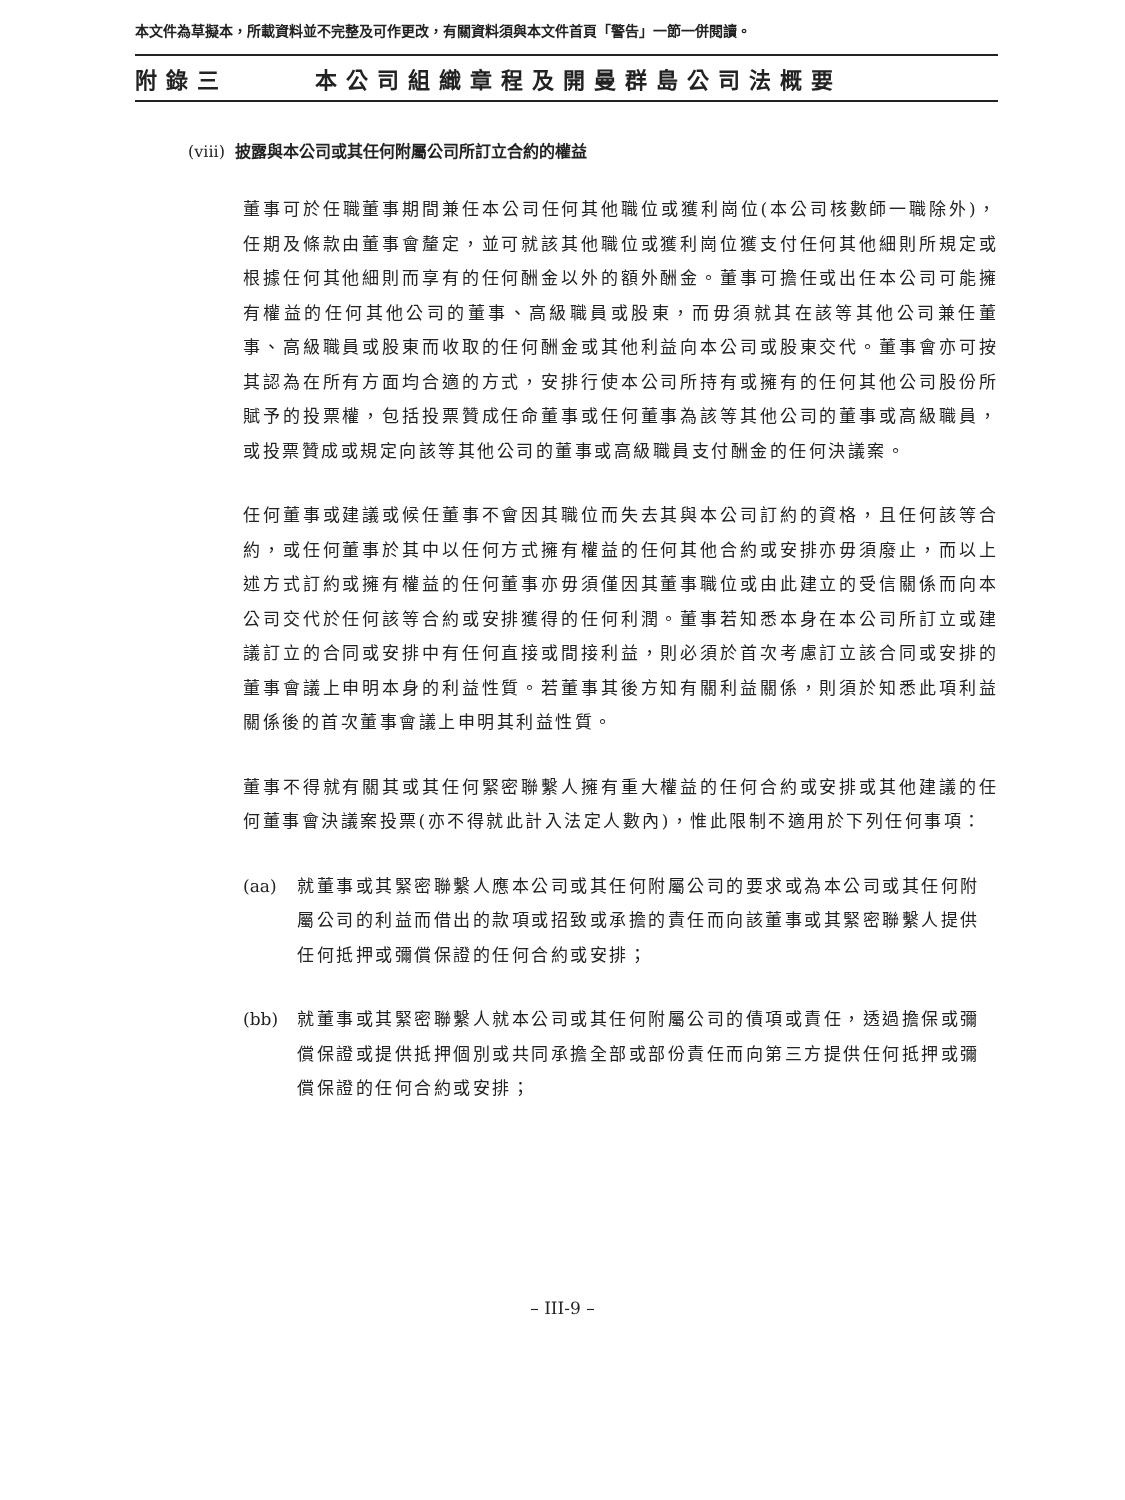本文件為草擬本，所載資料並不完整及可作更改，有關資料須與本文件首頁「警告」一節一併閱讀。
附錄三 本公司組織章程及開曼群島公司法概要
(viii) 披露與本公司或其任何附屬公司所訂立合約的權益
董事可於任職董事期間兼任本公司任何其他職位或獲利崗位(本公司核數師一職除外)，任期及條款由董事會釐定，並可就該其他職位或獲利崗位獲支付任何其他細則所規定或根據任何其他細則而享有的任何酬金以外的額外酬金。董事可擔任或出任本公司可能擁有權益的任何其他公司的董事、高級職員或股東，而毋須就其在該等其他公司兼任董事、高級職員或股東而收取的任何酬金或其他利益向本公司或股東交代。董事會亦可按其認為在所有方面均合適的方式，安排行使本公司所持有或擁有的任何其他公司股份所賦予的投票權，包括投票贊成任命董事或任何董事為該等其他公司的董事或高級職員，或投票贊成或規定向該等其他公司的董事或高級職員支付酬金的任何決議案。
任何董事或建議或候任董事不會因其職位而失去其與本公司訂約的資格，且任何該等合約，或任何董事於其中以任何方式擁有權益的任何其他合約或安排亦毋須廢止，而以上述方式訂約或擁有權益的任何董事亦毋須僅因其董事職位或由此建立的受信關係而向本公司交代於任何該等合約或安排獲得的任何利潤。董事若知悉本身在本公司所訂立或建議訂立的合同或安排中有任何直接或間接利益，則必須於首次考慮訂立該合同或安排的董事會議上申明本身的利益性質。若董事其後方知有關利益關係，則須於知悉此項利益關係後的首次董事會議上申明其利益性質。
董事不得就有關其或其任何緊密聯繫人擁有重大權益的任何合約或安排或其他建議的任何董事會決議案投票(亦不得就此計入法定人數內)，惟此限制不適用於下列任何事項：
(aa) 就董事或其緊密聯繫人應本公司或其任何附屬公司的要求或為本公司或其任何附屬公司的利益而借出的款項或招致或承擔的責任而向該董事或其緊密聯繫人提供任何抵押或彌償保證的任何合約或安排；
(bb) 就董事或其緊密聯繫人就本公司或其任何附屬公司的債項或責任，透過擔保或彌償保證或提供抵押個別或共同承擔全部或部份責任而向第三方提供任何抵押或彌償保證的任何合約或安排；
– III-9 –